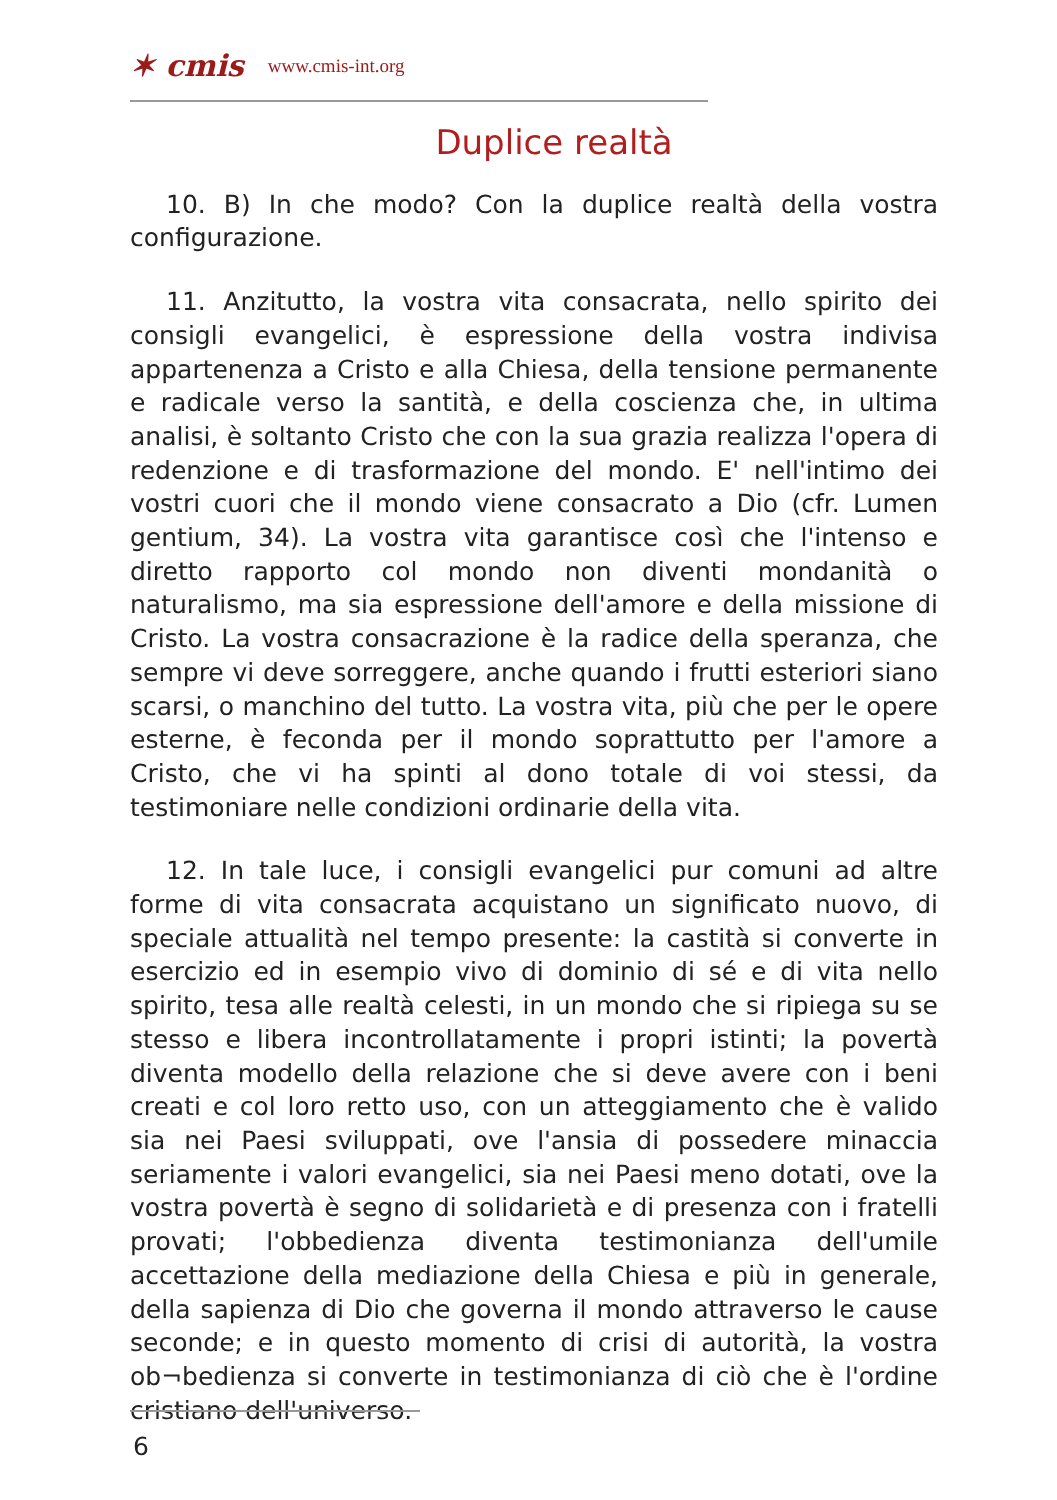✶ cmis www.cmis-int.org
Duplice realtà
10. B) In che modo? Con la duplice realtà della vostra configurazione.
11. Anzitutto, la vostra vita consacrata, nello spirito dei consigli evangelici, è espressione della vostra indivisa appartenenza a Cristo e alla Chiesa, della tensione permanente e radicale verso la santità, e della coscienza che, in ultima analisi, è soltanto Cristo che con la sua grazia realizza l'opera di redenzione e di trasformazione del mondo. E' nell'intimo dei vostri cuori che il mondo viene consacrato a Dio (cfr. Lumen gentium, 34). La vostra vita garantisce così che l'intenso e diretto rapporto col mondo non diventi mondanità o naturalismo, ma sia espressione dell'amore e della missione di Cristo. La vostra consacrazione è la radice della speranza, che sempre vi deve sorreggere, anche quando i frutti esteriori siano scarsi, o manchino del tutto. La vostra vita, più che per le opere esterne, è feconda per il mondo soprattutto per l'amore a Cristo, che vi ha spinti al dono totale di voi stessi, da testimoniare nelle condizioni ordinarie della vita.
12. In tale luce, i consigli evangelici pur comuni ad altre forme di vita consacrata acquistano un significato nuovo, di speciale attualità nel tempo presente: la castità si converte in esercizio ed in esempio vivo di dominio di sé e di vita nello spirito, tesa alle realtà celesti, in un mondo che si ripiega su se stesso e libera incontrollatamente i propri istinti; la povertà diventa modello della relazione che si deve avere con i beni creati e col loro retto uso, con un atteggiamento che è valido sia nei Paesi sviluppati, ove l'ansia di possedere minaccia seriamente i valori evangelici, sia nei Paesi meno dotati, ove la vostra povertà è segno di solidarietà e di presenza con i fratelli provati; l'obbedienza diventa testimonianza dell'umile accettazione della mediazione della Chiesa e più in generale, della sapienza di Dio che governa il mondo attraverso le cause seconde; e in questo momento di crisi di autorità, la vostra ob¬bedienza si converte in testimonianza di ciò che è l'ordine cristiano dell'universo.
6